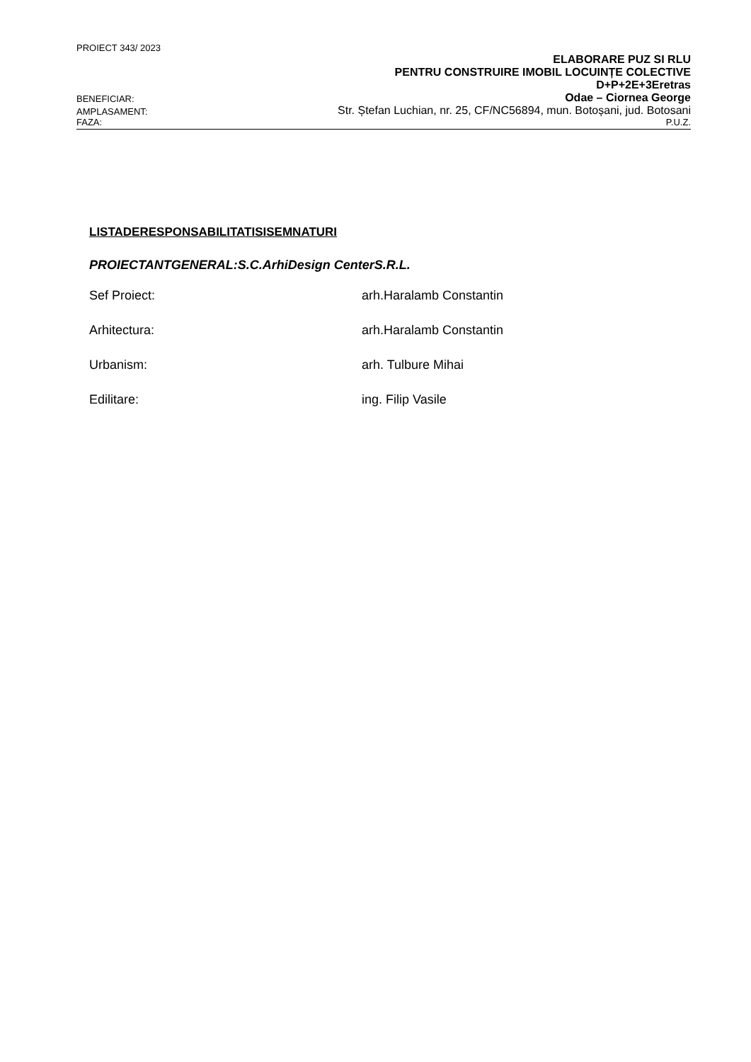PROIECT 343/ 2023
ELABORARE PUZ SI RLU
PENTRU CONSTRUIRE IMOBIL LOCUINȚE COLECTIVE
D+P+2E+3Eretras
BENEFICIAR: Odae – Ciornea George
AMPLASAMENT: Str. Ștefan Luchian, nr. 25, CF/NC56894, mun. Botoșani, jud. Botosani
FAZA: P.U.Z.
LISTADERESPONSABILITATISISEMNATURI
PROIECTANTGENERAL:S.C.ArhiDesign CenterS.R.L.
Sef Proiect: arh.Haralamb Constantin
Arhitectura: arh.Haralamb Constantin
Urbanism: arh. Tulbure Mihai
Edilitare: ing. Filip Vasile